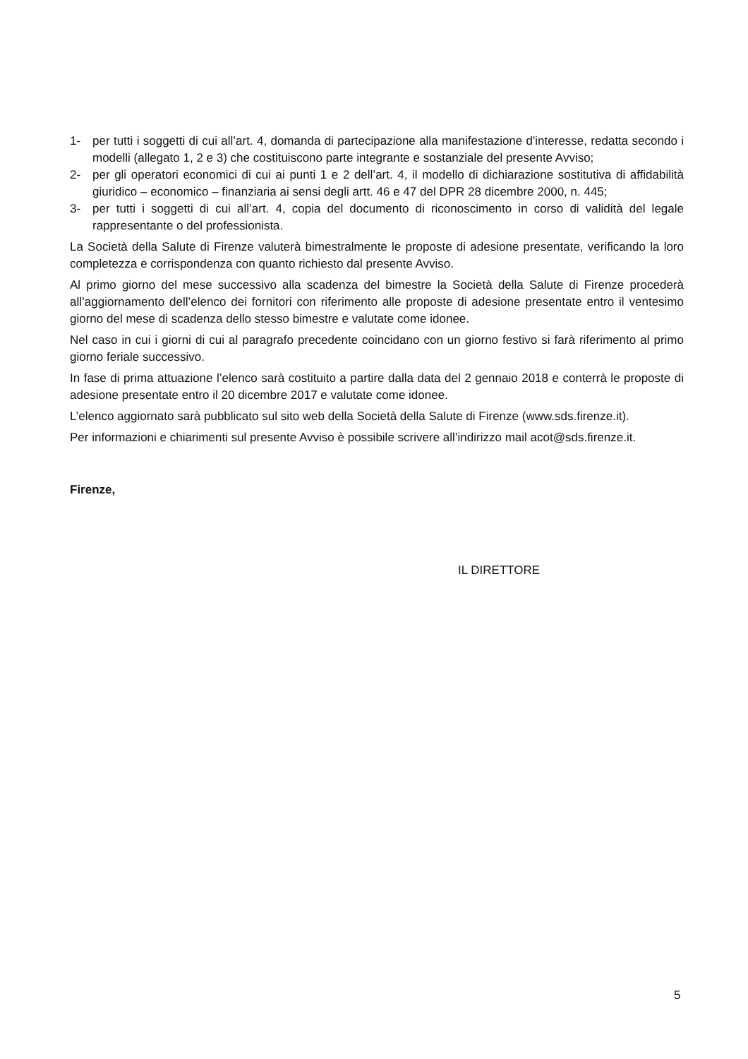1- per tutti i soggetti di cui all’art. 4, domanda di partecipazione alla manifestazione d'interesse, redatta secondo i modelli (allegato 1, 2 e 3) che costituiscono parte integrante e sostanziale del presente Avviso;
2- per gli operatori economici di cui ai punti 1 e 2 dell’art. 4, il modello di dichiarazione sostitutiva di affidabilità giuridico – economico – finanziaria ai sensi degli artt. 46 e 47 del DPR 28 dicembre 2000, n. 445;
3- per tutti i soggetti di cui all’art. 4, copia del documento di riconoscimento in corso di validità del legale rappresentante o del professionista.
La Società della Salute di Firenze valuterà bimestralmente le proposte di adesione presentate, verificando la loro completezza e corrispondenza con quanto richiesto dal presente Avviso.
Al primo giorno del mese successivo alla scadenza del bimestre la Società della Salute di Firenze procederà all’aggiornamento dell’elenco dei fornitori con riferimento alle proposte di adesione presentate entro il ventesimo giorno del mese di scadenza dello stesso bimestre e valutate come idonee.
Nel caso in cui i giorni di cui al paragrafo precedente coincidano con un giorno festivo si farà riferimento al primo giorno feriale successivo.
In fase di prima attuazione l’elenco sarà costituito a partire dalla data del 2 gennaio 2018 e conterrà le proposte di adesione presentate entro il 20 dicembre 2017 e valutate come idonee.
L’elenco aggiornato sarà pubblicato sul sito web della Società della Salute di Firenze (www.sds.firenze.it).
Per informazioni e chiarimenti sul presente Avviso è possibile scrivere all’indirizzo mail acot@sds.firenze.it.
Firenze,
IL DIRETTORE
5